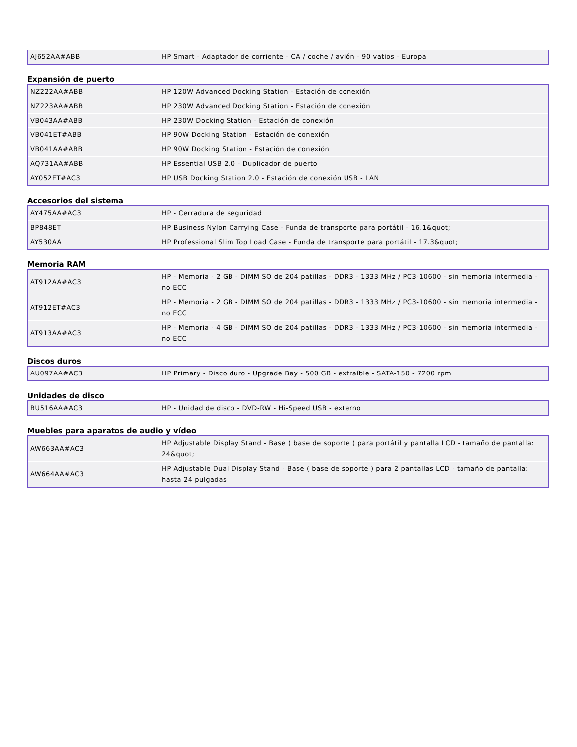| AJ652AA#ABB | HP Smart - Adaptador de corriente - CA / coche / avión - 90 vatios - Europa |
Expansión de puerto
| NZ222AA#ABB | HP 120W Advanced Docking Station - Estación de conexión |
| NZ223AA#ABB | HP 230W Advanced Docking Station - Estación de conexión |
| VB043AA#ABB | HP 230W Docking Station - Estación de conexión |
| VB041ET#ABB | HP 90W Docking Station - Estación de conexión |
| VB041AA#ABB | HP 90W Docking Station - Estación de conexión |
| AQ731AA#ABB | HP Essential USB 2.0 - Duplicador de puerto |
| AY052ET#AC3 | HP USB Docking Station 2.0 - Estación de conexión USB - LAN |
Accesorios del sistema
| AY475AA#AC3 | HP - Cerradura de seguridad |
| BP848ET | HP Business Nylon Carrying Case - Funda de transporte para portátil - 16.1&quot; |
| AY530AA | HP Professional Slim Top Load Case - Funda de transporte para portátil - 17.3&quot; |
Memoria RAM
| AT912AA#AC3 | HP - Memoria - 2 GB - DIMM SO de 204 patillas - DDR3 - 1333 MHz / PC3-10600 - sin memoria intermedia - no ECC |
| AT912ET#AC3 | HP - Memoria - 2 GB - DIMM SO de 204 patillas - DDR3 - 1333 MHz / PC3-10600 - sin memoria intermedia - no ECC |
| AT913AA#AC3 | HP - Memoria - 4 GB - DIMM SO de 204 patillas - DDR3 - 1333 MHz / PC3-10600 - sin memoria intermedia - no ECC |
Discos duros
| AU097AA#AC3 | HP Primary - Disco duro - Upgrade Bay - 500 GB - extraíble - SATA-150 - 7200 rpm |
Unidades de disco
| BU516AA#AC3 | HP - Unidad de disco - DVD-RW - Hi-Speed USB - externo |
Muebles para aparatos de audio y vídeo
| AW663AA#AC3 | HP Adjustable Display Stand - Base ( base de soporte ) para portátil y pantalla LCD - tamaño de pantalla: 24&quot; |
| AW664AA#AC3 | HP Adjustable Dual Display Stand - Base ( base de soporte ) para 2 pantallas LCD - tamaño de pantalla: hasta 24 pulgadas |